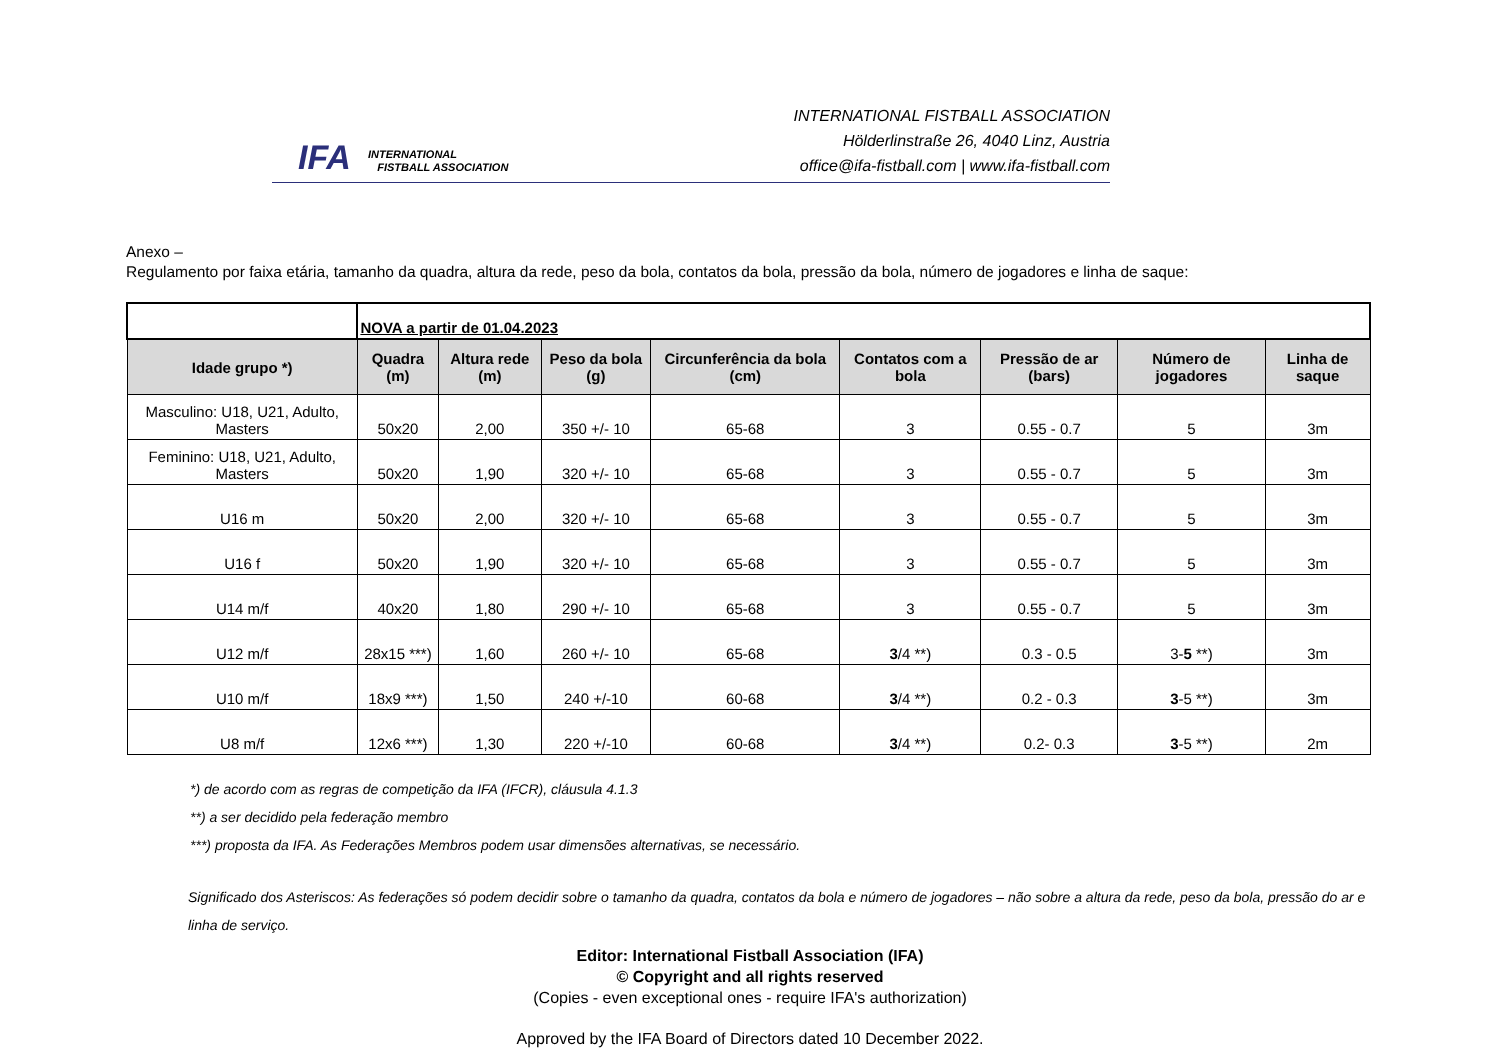IFA
INTERNATIONAL
FISTBALL ASSOCIATION
INTERNATIONAL FISTBALL ASSOCIATION
Hölderlinstraße 26, 4040 Linz, Austria
office@ifa-fistball.com | www.ifa-fistball.com
Anexo –
Regulamento por faixa etária, tamanho da quadra, altura da rede, peso da bola, contatos da bola, pressão da bola, número de jogadores e linha de saque:
| | NOVA a partir de 01.04.2023 | | | | | | | |
| Idade grupo *) | Quadra (m) | Altura rede (m) | Peso da bola (g) | Circunferência da bola (cm) | Contatos com a bola | Pressão de ar (bars) | Número de jogadores | Linha de saque |
| Masculino: U18, U21, Adulto, Masters | 50x20 | 2,00 | 350 +/- 10 | 65-68 | 3 | 0.55 - 0.7 | 5 | 3m |
| Feminino: U18, U21, Adulto, Masters | 50x20 | 1,90 | 320 +/- 10 | 65-68 | 3 | 0.55 - 0.7 | 5 | 3m |
| U16 m | 50x20 | 2,00 | 320 +/- 10 | 65-68 | 3 | 0.55 - 0.7 | 5 | 3m |
| U16 f | 50x20 | 1,90 | 320 +/- 10 | 65-68 | 3 | 0.55 - 0.7 | 5 | 3m |
| U14 m/f | 40x20 | 1,80 | 290 +/- 10 | 65-68 | 3 | 0.55 - 0.7 | 5 | 3m |
| U12 m/f | 28x15 ***) | 1,60 | 260 +/- 10 | 65-68 | 3 /4 **) | 0.3 - 0.5 | 3- 5 **) | 3m |
| U10 m/f | 18x9 ***) | 1,50 | 240 +/-10 | 60-68 | 3 /4 **) | 0.2 - 0.3 | 3 -5 **) | 3m |
| U8 m/f | 12x6 ***) | 1,30 | 220 +/-10 | 60-68 | 3 /4 **) | 0.2- 0.3 | 3 -5 **) | 2m |
*) de acordo com as regras de competição da IFA (IFCR), cláusula 4.1.3
**) a ser decidido pela federação membro
***) proposta da IFA. As Federações Membros podem usar dimensões alternativas, se necessário.
Significado dos Asteriscos: As federações só podem decidir sobre o tamanho da quadra, contatos da bola e número de jogadores – não sobre a altura da rede, peso da bola, pressão do ar e linha de serviço.
Editor: International Fistball Association (IFA)
© Copyright and all rights reserved
(Copies - even exceptional ones - require IFA's authorization)
Approved by the IFA Board of Directors dated 10 December 2022.